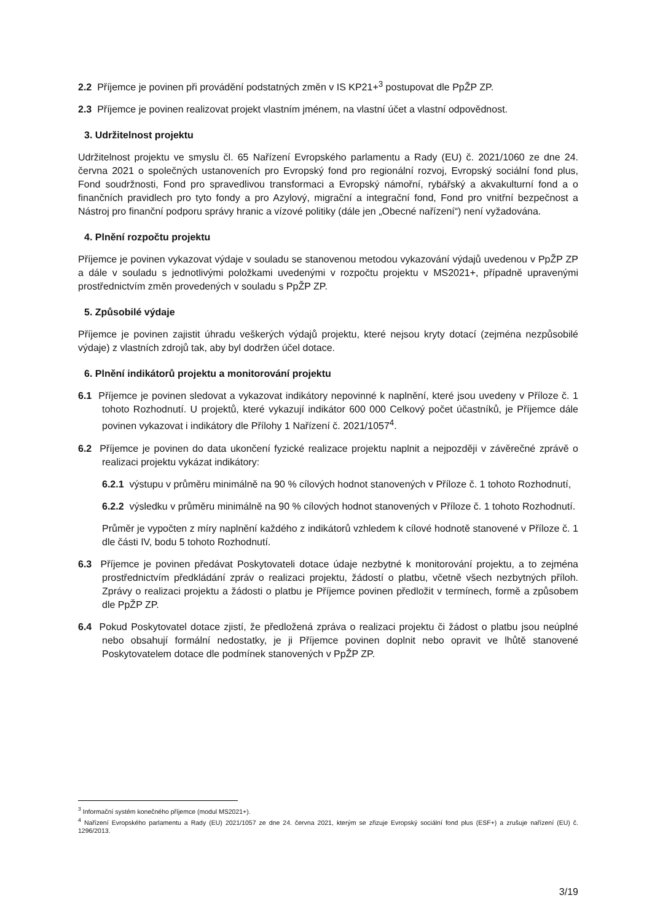2.2 Příjemce je povinen při provádění podstatných změn v IS KP21+<sup>3</sup> postupovat dle PpŽP ZP.
2.3 Příjemce je povinen realizovat projekt vlastním jménem, na vlastní účet a vlastní odpovědnost.
3. Udržitelnost projektu
Udržitelnost projektu ve smyslu čl. 65 Nařízení Evropského parlamentu a Rady (EU) č. 2021/1060 ze dne 24. června 2021 o společných ustanoveních pro Evropský fond pro regionální rozvoj, Evropský sociální fond plus, Fond soudržnosti, Fond pro spravedlivou transformaci a Evropský námořní, rybářský a akvakulturní fond a o finančních pravidlech pro tyto fondy a pro Azylový, migrační a integrační fond, Fond pro vnitřní bezpečnost a Nástroj pro finanční podporu správy hranic a vízové politiky (dále jen „Obecné nařízení“) není vyžadována.
4. Plnění rozpočtu projektu
Příjemce je povinen vykazovat výdaje v souladu se stanovenou metodou vykazování výdajů uvedenou v PpŽP ZP a dále v souladu s jednotlivými položkami uvedenými v rozpočtu projektu v MS2021+, případně upravenými prostřednictvím změn provedených v souladu s PpŽP ZP.
5. Způsobilé výdaje
Příjemce je povinen zajistit úhradu veškerých výdajů projektu, které nejsou kryty dotací (zejména nezpůsobilé výdaje) z vlastních zdrojů tak, aby byl dodržen účel dotace.
6. Plnění indikátorů projektu a monitorování projektu
6.1 Příjemce je povinen sledovat a vykazovat indikátory nepovinné k naplnění, které jsou uvedeny v Příloze č. 1 tohoto Rozhodnutí. U projektů, které vykazují indikátor 600 000 Celkový počet účastníků, je Příjemce dále povinen vykazovat i indikátory dle Přílohy 1 Nařízení č. 2021/1057<sup>4</sup>.
6.2 Příjemce je povinen do data ukončení fyzické realizace projektu naplnit a nejpozději v závěrečné zprávě o realizaci projektu vykázat indikátory:
6.2.1 výstupu v průměru minimálně na 90 % cílových hodnot stanovených v Příloze č. 1 tohoto Rozhodnutí,
6.2.2 výsledku v průměru minimálně na 90 % cílových hodnot stanovených v Příloze č. 1 tohoto Rozhodnutí.
Průměr je vypočten z míry naplnění každého z indikátorů vzhledem k cílové hodnotě stanovené v Příloze č. 1 dle části IV, bodu 5 tohoto Rozhodnutí.
6.3 Příjemce je povinen předávat Poskytovateli dotace údaje nezbytné k monitorování projektu, a to zejména prostřednictvím předkládání zpráv o realizaci projektu, žádostí o platbu, včetně všech nezbytných příloh. Zprávy o realizaci projektu a žádosti o platbu je Příjemce povinen předložit v termínech, formě a způsobem dle PpŽP ZP.
6.4 Pokud Poskytovatel dotace zjistí, že předložená zpráva o realizaci projektu či žádost o platbu jsou neúplné nebo obsahují formální nedostatky, je ji Příjemce povinen doplnit nebo opravit ve lhůtě stanovené Poskytovatelem dotace dle podmínek stanovených v PpŽP ZP.
<sup>3</sup> Informační systém konečného příjemce (modul MS2021+).
<sup>4</sup> Nařízení Evropského parlamentu a Rady (EU) 2021/1057 ze dne 24. června 2021, kterým se zřizuje Evropský sociální fond plus (ESF+) a zrušuje nařízení (EU) č. 1296/2013.
3/19